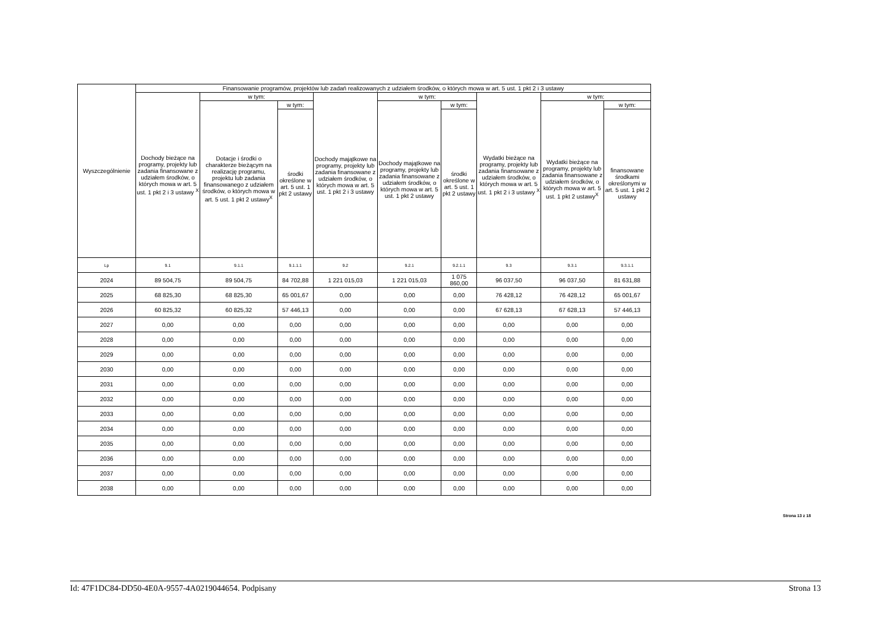| Wyszczególnienie | Finansowanie programów, projektów lub zadań realizowanych z udziałem środków, o których mowa w art. 5 ust. 1 pkt 2 i 3 ustawy | | | | | | | | |
| --- | --- | --- | --- | --- | --- | --- | --- | --- | --- |
| | Dochody bieżące na programy, projekty lub zadania finansowane z udziałem środków, o których mowa w art. 5 ust. 1 pkt 2 i 3 ustawy <sup>X</sup> | w tym: | | Dochody majątkowe na programy, projekty lub zadania finansowane z udziałem środków, o których mowa w art. 5 ust. 1 pkt 2 i 3 ustawy | w tym: | | Wydatki bieżące na programy, projekty lub zadania finansowane z udziałem środków, o których mowa w art. 5 ust. 1 pkt 2 i 3 ustawy <sup>X</sup> | w tym: | |
| | | Dotacje i środki o charakterze bieżącym na realizację programu, projektu lub zadania finansowanego z udziałem środków, o których mowa w art. 5 ust. 1 pkt 2 ustawy<sup>X</sup> | w tym: | | Dochody majątkowe na programy, projekty lub zadania finansowane z udziałem środków, o których mowa w art. 5 ust. 1 pkt 2 ustawy | w tym: | | Wydatki bieżące na programy, projekty lub zadania finansowane z udziałem środków, o których mowa w art. 5 ust. 1 pkt 2 ustawy<sup>X</sup> | w tym: |
| | | | środki określone w art. 5 ust. 1 pkt 2 ustawy | | | środki określone w art. 5 ust. 1 pkt 2 ustawy | | | finansowane środkami określonymi w art. 5 ust. 1 pkt 2 ustawy |
| Lp | 9.1 | 9.1.1 | 9.1.1.1 | 9.2 | 9.2.1 | 9.2.1.1 | 9.3 | 9.3.1 | 9.3.1.1 |
| 2024 | 89 504,75 | 89 504,75 | 84 702,88 | 1 221 015,03 | 1 221 015,03 | 1 075 860,00 | 96 037,50 | 96 037,50 | 81 631,88 |
| 2025 | 68 825,30 | 68 825,30 | 65 001,67 | 0,00 | 0,00 | 0,00 | 76 428,12 | 76 428,12 | 65 001,67 |
| 2026 | 60 825,32 | 60 825,32 | 57 446,13 | 0,00 | 0,00 | 0,00 | 67 628,13 | 67 628,13 | 57 446,13 |
| 2027 | 0,00 | 0,00 | 0,00 | 0,00 | 0,00 | 0,00 | 0,00 | 0,00 | 0,00 |
| 2028 | 0,00 | 0,00 | 0,00 | 0,00 | 0,00 | 0,00 | 0,00 | 0,00 | 0,00 |
| 2029 | 0,00 | 0,00 | 0,00 | 0,00 | 0,00 | 0,00 | 0,00 | 0,00 | 0,00 |
| 2030 | 0,00 | 0,00 | 0,00 | 0,00 | 0,00 | 0,00 | 0,00 | 0,00 | 0,00 |
| 2031 | 0,00 | 0,00 | 0,00 | 0,00 | 0,00 | 0,00 | 0,00 | 0,00 | 0,00 |
| 2032 | 0,00 | 0,00 | 0,00 | 0,00 | 0,00 | 0,00 | 0,00 | 0,00 | 0,00 |
| 2033 | 0,00 | 0,00 | 0,00 | 0,00 | 0,00 | 0,00 | 0,00 | 0,00 | 0,00 |
| 2034 | 0,00 | 0,00 | 0,00 | 0,00 | 0,00 | 0,00 | 0,00 | 0,00 | 0,00 |
| 2035 | 0,00 | 0,00 | 0,00 | 0,00 | 0,00 | 0,00 | 0,00 | 0,00 | 0,00 |
| 2036 | 0,00 | 0,00 | 0,00 | 0,00 | 0,00 | 0,00 | 0,00 | 0,00 | 0,00 |
| 2037 | 0,00 | 0,00 | 0,00 | 0,00 | 0,00 | 0,00 | 0,00 | 0,00 | 0,00 |
| 2038 | 0,00 | 0,00 | 0,00 | 0,00 | 0,00 | 0,00 | 0,00 | 0,00 | 0,00 |
Strona 13 z 18
Id: 47F1DC84-DD50-4E0A-9557-4A0219044654. Podpisany Strona 13